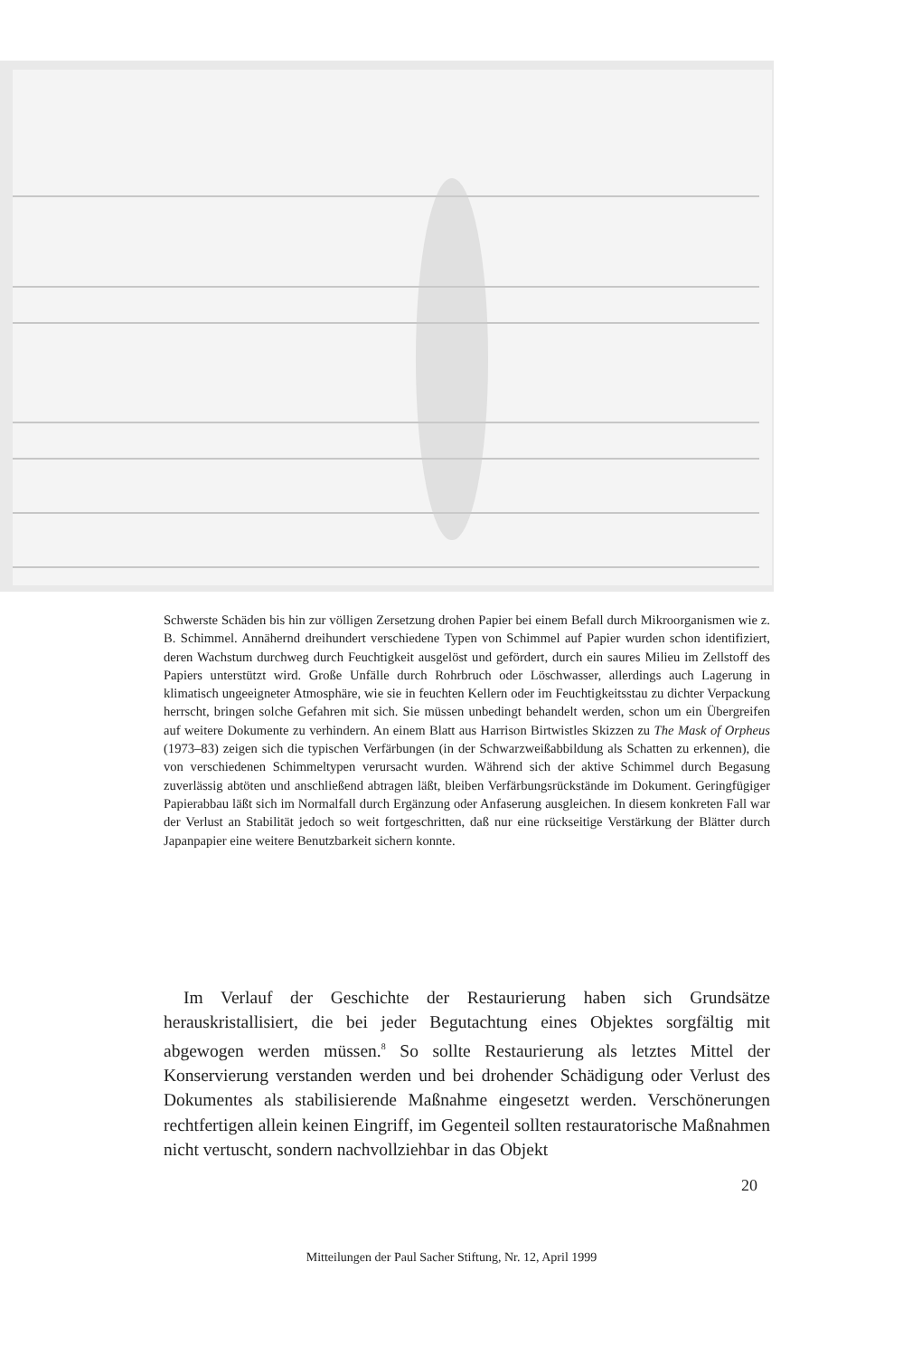Schwerste Schäden bis hin zur völligen Zersetzung drohen Papier bei einem Befall durch Mikroorganismen wie z. B. Schimmel. Annähernd dreihundert verschiedene Typen von Schimmel auf Papier wurden schon identifiziert, deren Wachstum durchweg durch Feuchtigkeit ausgelöst und gefördert, durch ein saures Milieu im Zellstoff des Papiers unterstützt wird. Große Unfälle durch Rohrbruch oder Löschwasser, allerdings auch Lagerung in klimatisch ungeeigneter Atmosphäre, wie sie in feuchten Kellern oder im Feuchtigkeitsstau zu dichter Verpackung herrscht, bringen solche Gefahren mit sich. Sie müssen unbedingt behandelt werden, schon um ein Übergreifen auf weitere Dokumente zu verhindern. An einem Blatt aus Harrison Birtwistles Skizzen zu The Mask of Orpheus (1973–83) zeigen sich die typischen Verfärbungen (in der Schwarzweißabbildung als Schatten zu erkennen), die von verschiedenen Schimmeltypen verursacht wurden. Während sich der aktive Schimmel durch Begasung zuverlässig abtöten und anschließend abtragen läßt, bleiben Verfärbungsrückstände im Dokument. Geringfügiger Papierabbau läßt sich im Normalfall durch Ergänzung oder Anfaserung ausgleichen. In diesem konkreten Fall war der Verlust an Stabilität jedoch so weit fortgeschritten, daß nur eine rückseitige Verstärkung der Blätter durch Japanpapier eine weitere Benutzbarkeit sichern konnte.
Im Verlauf der Geschichte der Restaurierung haben sich Grundsätze herauskristallisiert, die bei jeder Begutachtung eines Objektes sorgfältig mit abgewogen werden müssen.<sup>8</sup> So sollte Restaurierung als letztes Mittel der Konservierung verstanden werden und bei drohender Schädigung oder Verlust des Dokumentes als stabilisierende Maßnahme eingesetzt werden. Verschönerungen rechtfertigen allein keinen Eingriff, im Gegenteil sollten restauratorische Maßnahmen nicht vertuscht, sondern nachvollziehbar in das Objekt
20
Mitteilungen der Paul Sacher Stiftung, Nr. 12, April 1999